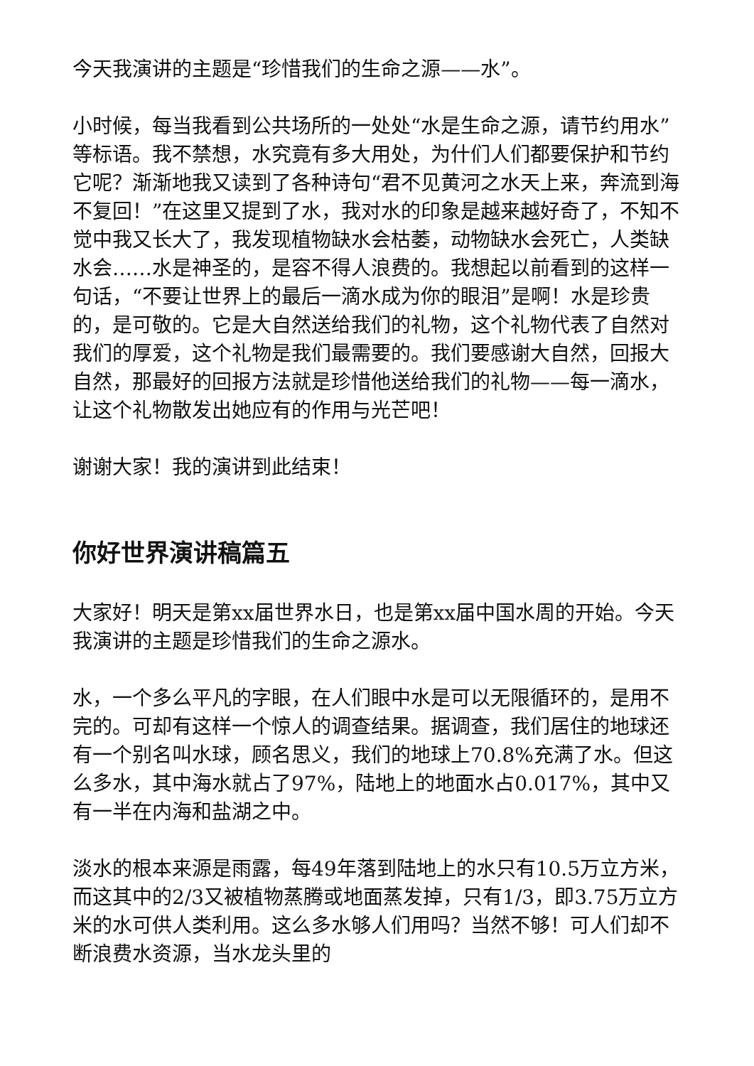今天我演讲的主题是“珍惜我们的生命之源——水”。
小时候，每当我看到公共场所的一处处“水是生命之源，请节约用水”等标语。我不禁想，水究竟有多大用处，为什们人们都要保护和节约它呢？渐渐地我又读到了各种诗句“君不见黄河之水天上来，奔流到海不复回！”在这里又提到了水，我对水的印象是越来越好奇了，不知不觉中我又长大了，我发现植物缺水会枯萎，动物缺水会死亡，人类缺水会……水是神圣的，是容不得人浪费的。我想起以前看到的这样一句话，“不要让世界上的最后一滴水成为你的眼泪”是啊！水是珍贵的，是可敬的。它是大自然送给我们的礼物，这个礼物代表了自然对我们的厚爱，这个礼物是我们最需要的。我们要感谢大自然，回报大自然，那最好的回报方法就是珍惜他送给我们的礼物——每一滴水，让这个礼物散发出她应有的作用与光芒吧！
谢谢大家！我的演讲到此结束！
你好世界演讲稿篇五
大家好！明天是第xx届世界水日，也是第xx届中国水周的开始。今天我演讲的主题是珍惜我们的生命之源水。
水，一个多么平凡的字眼，在人们眼中水是可以无限循环的，是用不完的。可却有这样一个惊人的调查结果。据调查，我们居住的地球还有一个别名叫水球，顾名思义，我们的地球上70.8%充满了水。但这么多水，其中海水就占了97%，陆地上的地面水占0.017%，其中又有一半在内海和盐湖之中。
淡水的根本来源是雨露，每49年落到陆地上的水只有10.5万立方米，而这其中的2/3又被植物蒸腾或地面蒸发掉，只有1/3，即3.75万立方米的水可供人类利用。这么多水够人们用吗？当然不够！可人们却不断浪费水资源，当水龙头里的